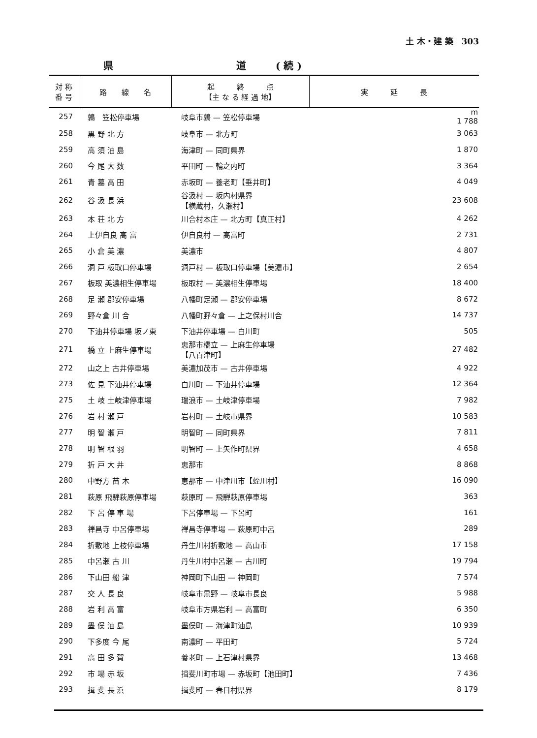土 木・建 築　303
県 道 ( 続 )
| 対 称 番 号 | 路 線 名 | 起 終 点 【主 な る 経 過 地】 | 実 延 長 |
| --- | --- | --- | --- |
| 257 | 鶉 笠松停車場 | 岐阜市鶉 — 笠松停車場 | m 1 788 |
| 258 | 黒 野 北 方 | 岐阜市 — 北方町 | 3 063 |
| 259 | 高 須 油 島 | 海津町 — 同町県界 | 1 870 |
| 260 | 今 尾 大 数 | 平田町 — 輪之内町 | 3 364 |
| 261 | 青 墓 高 田 | 赤坂町 — 養老町【垂井町】 | 4 049 |
| 262 | 谷 汲 長 浜 | 谷汲村 — 坂内村県界 【横蔵村，久瀬村】 | 23 608 |
| 263 | 本 荘 北 方 | 川合村本庄 — 北方町【真正村】 | 4 262 |
| 264 | 上伊自良 高 富 | 伊自良村 — 高富町 | 2 731 |
| 265 | 小 倉 美 濃 | 美濃市 | 4 807 |
| 266 | 洞 戸 板取口停車場 | 洞戸村 — 板取口停車場【美濃市】 | 2 654 |
| 267 | 板取 美濃相生停車場 | 板取村 — 美濃相生停車場 | 18 400 |
| 268 | 足 瀬 郡安停車場 | 八幡町足瀬 — 郡安停車場 | 8 672 |
| 269 | 野々倉 川 合 | 八幡町野々倉 — 上之保村川合 | 14 737 |
| 270 | 下油井停車場 坂ノ東 | 下油井停車場 — 白川町 | 505 |
| 271 | 橋 立 上麻生停車場 | 恵那市橋立 — 上麻生停車場 【八百津町】 | 27 482 |
| 272 | 山之上 古井停車場 | 美濃加茂市 — 古井停車場 | 4 922 |
| 273 | 佐 見 下油井停車場 | 白川町 — 下油井停車場 | 12 364 |
| 275 | 土 岐 土岐津停車場 | 瑞浪市 — 土岐津停車場 | 7 982 |
| 276 | 岩 村 瀬 戸 | 岩村町 — 土岐市県界 | 10 583 |
| 277 | 明 智 瀬 戸 | 明智町 — 同町県界 | 7 811 |
| 278 | 明 智 根 羽 | 明智町 — 上矢作町県界 | 4 658 |
| 279 | 折 戸 大 井 | 恵那市 | 8 868 |
| 280 | 中野方 苗 木 | 恵那市 — 中津川市【蛭川村】 | 16 090 |
| 281 | 萩原 飛騨萩原停車場 | 萩原町 — 飛騨萩原停車場 | 363 |
| 282 | 下 呂 停 車 場 | 下呂停車場 — 下呂町 | 161 |
| 283 | 禅昌寺 中呂停車場 | 禅昌寺停車場 — 萩原町中呂 | 289 |
| 284 | 折敷地 上枝停車場 | 丹生川村折敷地 — 高山市 | 17 158 |
| 285 | 中呂瀬 古 川 | 丹生川村中呂瀬 — 古川町 | 19 794 |
| 286 | 下山田 船 津 | 神岡町下山田 — 神岡町 | 7 574 |
| 287 | 交 人 長 良 | 岐阜市黒野 — 岐阜市長良 | 5 988 |
| 288 | 岩 利 高 富 | 岐阜市方県岩利 — 高富町 | 6 350 |
| 289 | 墨 俣 油 島 | 墨俣町 — 海津町油島 | 10 939 |
| 290 | 下多度 今 尾 | 南濃町 — 平田町 | 5 724 |
| 291 | 高 田 多 賀 | 養老町 — 上石津村県界 | 13 468 |
| 292 | 市 場 赤 坂 | 揖斐川町市場 — 赤坂町【池田町】 | 7 436 |
| 293 | 揖 斐 長 浜 | 揖斐町 — 春日村県界 | 8 179 |